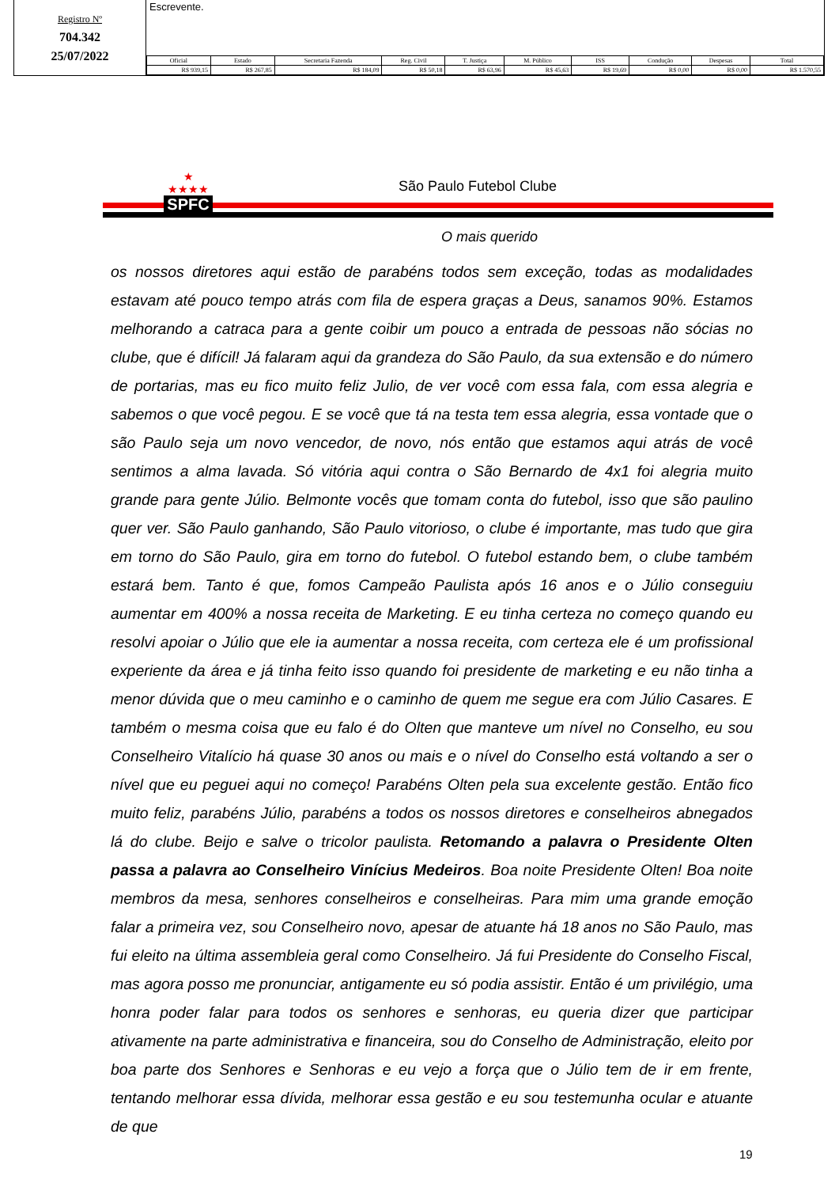Registro Nº
704.342
25/07/2022
Escrevente.
| Oficial | Estado | Secretaria Fazenda | Reg. Civil | T. Justiça | M. Público | ISS | Condução | Despesas | Total |
| --- | --- | --- | --- | --- | --- | --- | --- | --- | --- |
| R$ 939,15 | R$ 267,85 | R$ 184,09 | R$ 50,18 | R$ 63,96 | R$ 45,63 | R$ 19,69 | R$ 0,00 | R$ 0,00 | R$ 1.570,55 |
★
★★★★
SPFC
São Paulo Futebol Clube
O mais querido
os nossos diretores aqui estão de parabéns todos sem exceção, todas as modalidades estavam até pouco tempo atrás com fila de espera graças a Deus, sanamos 90%. Estamos melhorando a catraca para a gente coibir um pouco a entrada de pessoas não sócias no clube, que é difícil! Já falaram aqui da grandeza do São Paulo, da sua extensão e do número de portarias, mas eu fico muito feliz Julio, de ver você com essa fala, com essa alegria e sabemos o que você pegou. E se você que tá na testa tem essa alegria, essa vontade que o são Paulo seja um novo vencedor, de novo, nós então que estamos aqui atrás de você sentimos a alma lavada. Só vitória aqui contra o São Bernardo de 4x1 foi alegria muito grande para gente Júlio. Belmonte vocês que tomam conta do futebol, isso que são paulino quer ver. São Paulo ganhando, São Paulo vitorioso, o clube é importante, mas tudo que gira em torno do São Paulo, gira em torno do futebol. O futebol estando bem, o clube também estará bem. Tanto é que, fomos Campeão Paulista após 16 anos e o Júlio conseguiu aumentar em 400% a nossa receita de Marketing. E eu tinha certeza no começo quando eu resolvi apoiar o Júlio que ele ia aumentar a nossa receita, com certeza ele é um profissional experiente da área e já tinha feito isso quando foi presidente de marketing e eu não tinha a menor dúvida que o meu caminho e o caminho de quem me segue era com Júlio Casares. E também o mesma coisa que eu falo é do Olten que manteve um nível no Conselho, eu sou Conselheiro Vitalício há quase 30 anos ou mais e o nível do Conselho está voltando a ser o nível que eu peguei aqui no começo! Parabéns Olten pela sua excelente gestão. Então fico muito feliz, parabéns Júlio, parabéns a todos os nossos diretores e conselheiros abnegados lá do clube. Beijo e salve o tricolor paulista. Retomando a palavra o Presidente Olten passa a palavra ao Conselheiro Vinícius Medeiros. Boa noite Presidente Olten! Boa noite membros da mesa, senhores conselheiros e conselheiras. Para mim uma grande emoção falar a primeira vez, sou Conselheiro novo, apesar de atuante há 18 anos no São Paulo, mas fui eleito na última assembleia geral como Conselheiro. Já fui Presidente do Conselho Fiscal, mas agora posso me pronunciar, antigamente eu só podia assistir. Então é um privilégio, uma honra poder falar para todos os senhores e senhoras, eu queria dizer que participar ativamente na parte administrativa e financeira, sou do Conselho de Administração, eleito por boa parte dos Senhores e Senhoras e eu vejo a força que o Júlio tem de ir em frente, tentando melhorar essa dívida, melhorar essa gestão e eu sou testemunha ocular e atuante de que
19